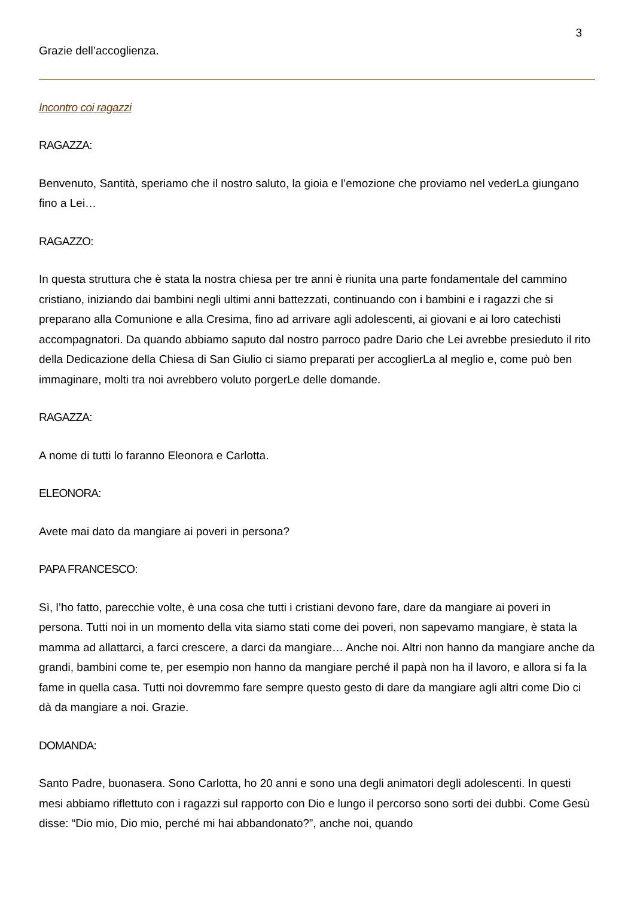3
Grazie dell’accoglienza.
Incontro coi ragazzi
RAGAZZA:
Benvenuto, Santità, speriamo che il nostro saluto, la gioia e l’emozione che proviamo nel vederLa giungano fino a Lei…
RAGAZZO:
In questa struttura che è stata la nostra chiesa per tre anni è riunita una parte fondamentale del cammino cristiano, iniziando dai bambini negli ultimi anni battezzati, continuando con i bambini e i ragazzi che si preparano alla Comunione e alla Cresima, fino ad arrivare agli adolescenti, ai giovani e ai loro catechisti accompagnatori. Da quando abbiamo saputo dal nostro parroco padre Dario che Lei avrebbe presieduto il rito della Dedicazione della Chiesa di San Giulio ci siamo preparati per accoglierLa al meglio e, come può ben immaginare, molti tra noi avrebbero voluto porgerLe delle domande.
RAGAZZA:
A nome di tutti lo faranno Eleonora e Carlotta.
ELEONORA:
Avete mai dato da mangiare ai poveri in persona?
PAPA FRANCESCO:
Sì, l’ho fatto, parecchie volte, è una cosa che tutti i cristiani devono fare, dare da mangiare ai poveri in persona. Tutti noi in un momento della vita siamo stati come dei poveri, non sapevamo mangiare, è stata la mamma ad allattarci, a farci crescere, a darci da mangiare… Anche noi. Altri non hanno da mangiare anche da grandi, bambini come te, per esempio non hanno da mangiare perché il papà non ha il lavoro, e allora si fa la fame in quella casa. Tutti noi dovremmo fare sempre questo gesto di dare da mangiare agli altri come Dio ci dà da mangiare a noi. Grazie.
DOMANDA:
Santo Padre, buonasera. Sono Carlotta, ho 20 anni e sono una degli animatori degli adolescenti. In questi mesi abbiamo riflettuto con i ragazzi sul rapporto con Dio e lungo il percorso sono sorti dei dubbi. Come Gesù disse: “Dio mio, Dio mio, perché mi hai abbandonato?”, anche noi, quando